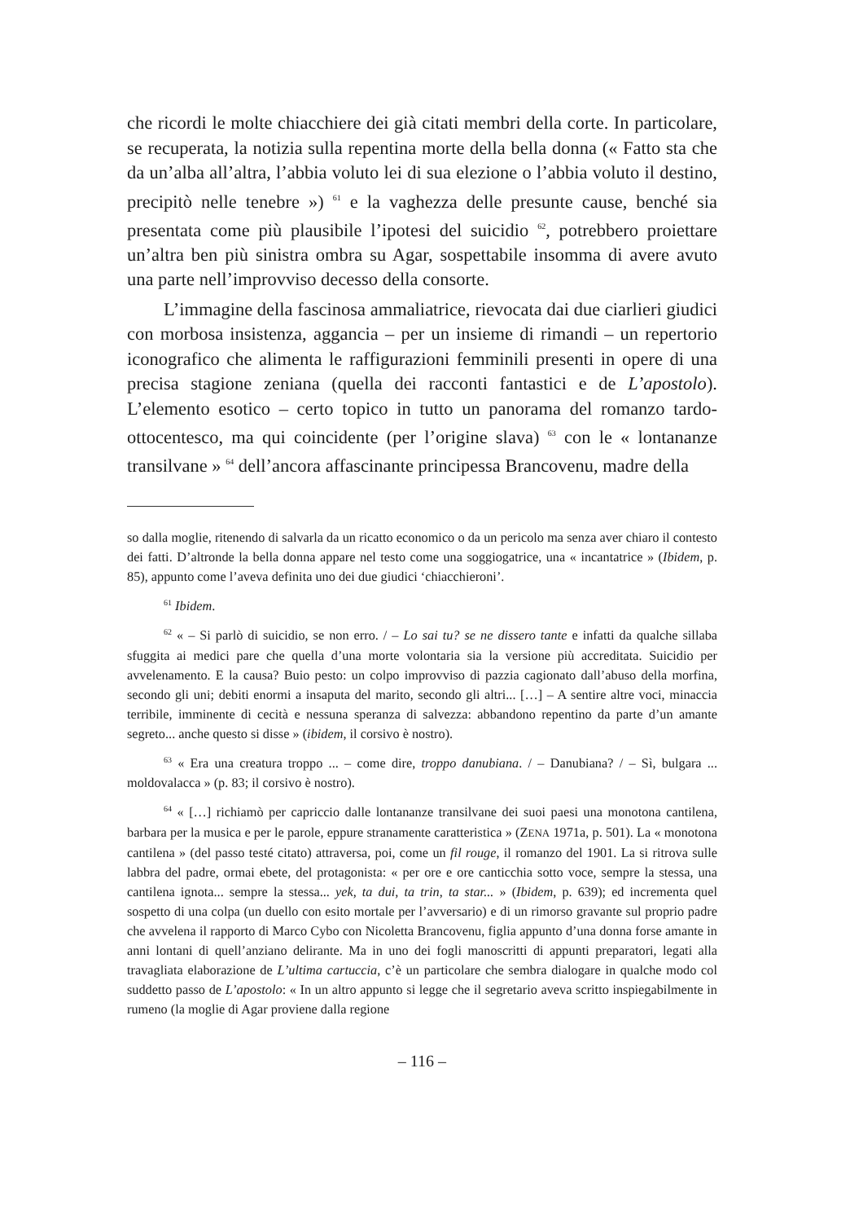che ricordi le molte chiacchiere dei già citati membri della corte. In particolare, se recuperata, la notizia sulla repentina morte della bella donna (« Fatto sta che da un’alba all’altra, l’abbia voluto lei di sua elezione o l’abbia voluto il destino, precipitò nelle tenebre ») <sup>61</sup> e la vaghezza delle presunte cause, benché sia presentata come più plausibile l’ipotesi del suicidio <sup>62</sup>, potrebbero proiettare un’altra ben più sinistra ombra su Agar, sospettabile insomma di avere avuto una parte nell’improvviso decesso della consorte.
L’immagine della fascinosa ammaliatrice, rievocata dai due ciarlieri giudici con morbosa insistenza, aggancia – per un insieme di rimandi – un repertorio iconografico che alimenta le raffigurazioni femminili presenti in opere di una precisa stagione zeniana (quella dei racconti fantastici e de L’apostolo). L’elemento esotico – certo topico in tutto un panorama del romanzo tardo-ottocentesco, ma qui coincidente (per l’origine slava) <sup>63</sup> con le « lontananze transilvane » <sup>64</sup> dell’ancora affascinante principessa Brancovenu, madre della
so dalla moglie, ritenendo di salvarla da un ricatto economico o da un pericolo ma senza aver chiaro il contesto dei fatti. D’altronde la bella donna appare nel testo come una soggiogatrice, una « incantatrice » (Ibidem, p. 85), appunto come l’aveva definita uno dei due giudici ‘chiacchieroni’.
<sup>61</sup> Ibidem.
<sup>62</sup> « – Si parlò di suicidio, se non erro. / – Lo sai tu? se ne dissero tante e infatti da qualche sillaba sfuggita ai medici pare che quella d’una morte volontaria sia la versione più accreditata. Suicidio per avvelenamento. E la causa? Buio pesto: un colpo improvviso di pazzia cagionato dall’abuso della morfina, secondo gli uni; debiti enormi a insaputa del marito, secondo gli altri... […] – A sentire altre voci, minaccia terribile, imminente di cecità e nessuna speranza di salvezza: abbandono repentino da parte d’un amante segreto... anche questo si disse » (ibidem, il corsivo è nostro).
<sup>63</sup> « Era una creatura troppo ... – come dire, troppo danubiana. / – Danubiana? / – Sì, bulgara ... moldovalacca » (p. 83; il corsivo è nostro).
<sup>64</sup> « […] richiamò per capriccio dalle lontananze transilvane dei suoi paesi una monotona cantilena, barbara per la musica e per le parole, eppure stranamente caratteristica » (ZENA 1971a, p. 501). La « monotona cantilena » (del passo testé citato) attraversa, poi, come un fil rouge, il romanzo del 1901. La si ritrova sulle labbra del padre, ormai ebete, del protagonista: « per ore e ore canticchia sotto voce, sempre la stessa, una cantilena ignota... sempre la stessa... yek, ta dui, ta trin, ta star... » (Ibidem, p. 639); ed incrementa quel sospetto di una colpa (un duello con esito mortale per l’avversario) e di un rimorso gravante sul proprio padre che avvelena il rapporto di Marco Cybo con Nicoletta Brancovenu, figlia appunto d’una donna forse amante in anni lontani di quell’anziano delirante. Ma in uno dei fogli manoscritti di appunti preparatori, legati alla travagliata elaborazione de L’ultima cartuccia, c’è un particolare che sembra dialogare in qualche modo col suddetto passo de L’apostolo: « In un altro appunto si legge che il segretario aveva scritto inspiegabilmente in rumeno (la moglie di Agar proviene dalla regione
– 116 –